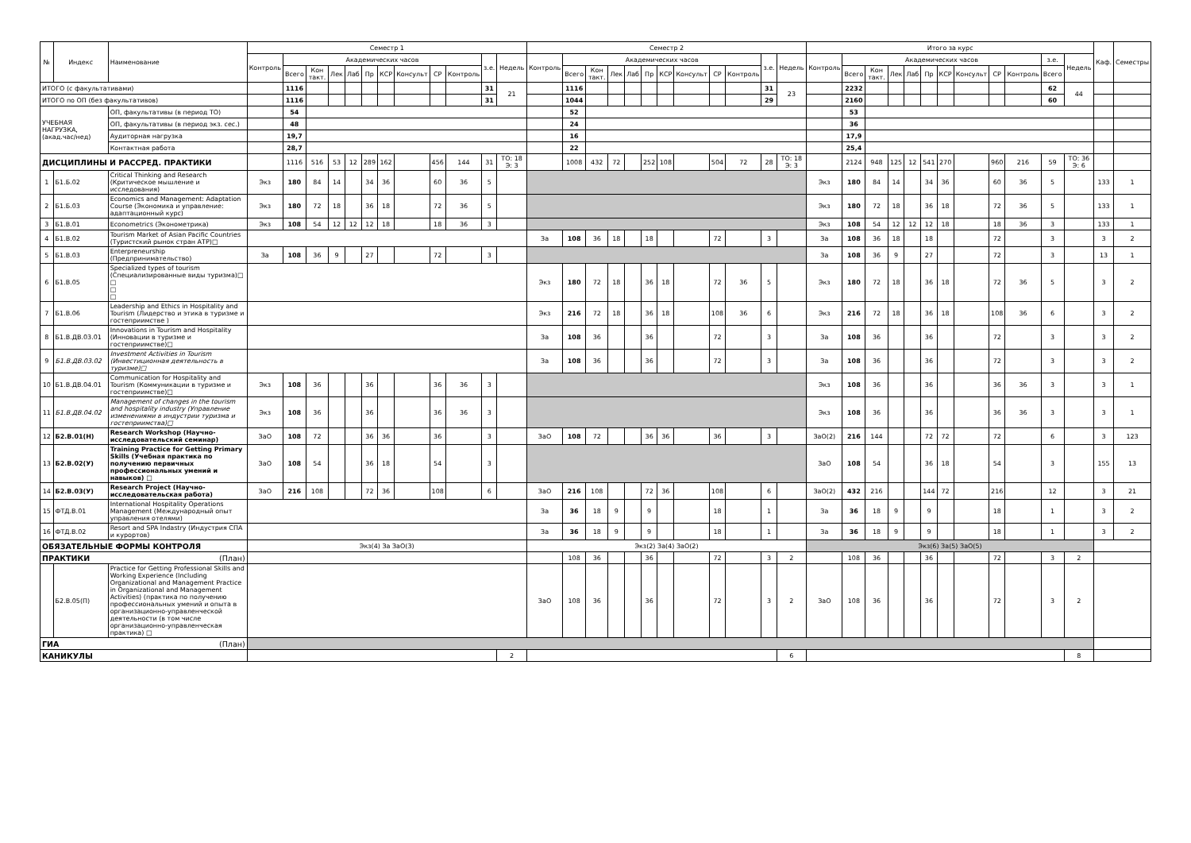| № | Индекс | Наименование | Семестр 1 | | | | | | | | | | | | Семестр 2 | | | | | | | | | | | | Итого за курс | | | | | | | | | | | | Каф. | Семестры |
| --- | --- | --- | --- | --- | --- | --- | --- | --- | --- | --- | --- | --- | --- | --- | --- | --- | --- | --- | --- | --- | --- | --- | --- | --- | --- | --- | --- | --- | --- | --- | --- | --- | --- | --- | --- | --- | --- | --- | --- | --- |
| | | | Контроль | Академических часов | | | | | | | | | з.е. | Недель | Контроль | Академических часов | | | | | | | | | з.е. | Недель | Контроль | Академических часов | | | | | | | | | з.е. | Недель | | |
| | | | | Всего | Кон такт. | Лек | Лаб | Пр | КСР | Консульт | СР | Контроль | | | | Всего | Кон такт. | Лек | Лаб | Пр | КСР | Консульт | СР | Контроль | | | | Всего | Кон такт. | Лек | Лаб | Пр | КСР | Консульт | СР | Контроль | Всего | | | |
| ИТОГО (с факультативами) | | | | 1116 | | | | | | | | | 31 | 21 | | 1116 | | | | | | | | | 31 | 23 | | 2232 | | | | | | | | | 62 | 44 | | |
| ИТОГО по ОП (без факультативов) | | | | 1116 | | | | | | | | | 31 | | | 1044 | | | | | | | | | 29 | | | 2160 | | | | | | | | | 60 | | | |
| УЧЕБНАЯ НАГРУЗКА, (акад.час/нед) | | ОП, факультативы (в период ТО) | | 54 | | | | | | | | | | | | 52 | | | | | | | | | | | | 53 | | | | | | | | | | | | |
| | | ОП, факультативы (в период экз. сес.) | | 48 | | | | | | | | | | | | 24 | | | | | | | | | | | | 36 | | | | | | | | | | | | |
| | | Аудиторная нагрузка | | 19,7 | | | | | | | | | | | | 16 | | | | | | | | | | | | 17,9 | | | | | | | | | | | | |
| | | Контактная работа | | 28,7 | | | | | | | | | | | | 22 | | | | | | | | | | | | 25,4 | | | | | | | | | | | | |
| ДИСЦИПЛИНЫ И РАССРЕД. ПРАКТИКИ | | | | 1116 | 516 | 53 | 12 | 289 | 162 | | 456 | 144 | 31 | ТО: 18 Э: 3 | | 1008 | 432 | 72 | | 252 | 108 | | 504 | 72 | 28 | ТО: 18 Э: 3 | | 2124 | 948 | 125 | 12 | 541 | 270 | | 960 | 216 | 59 | ТО: 36 Э: 6 | | |
| 1 | Б1.Б.02 | Critical Thinking and Research (Критическое мышление и исследования) | Экз | 180 | 84 | 14 | | 34 | 36 | | 60 | 36 | 5 | | | | | | | | | | | | | | Экз | 180 | 84 | 14 | | 34 | 36 | | 60 | 36 | 5 | | 133 | 1 |
| 2 | Б1.Б.03 | Economics and Management: Adaptation Course (Экономика и управление: адаптационный курс) | Экз | 180 | 72 | 18 | | 36 | 18 | | 72 | 36 | 5 | | | | | | | | | | | | | | Экз | 180 | 72 | 18 | | 36 | 18 | | 72 | 36 | 5 | | 133 | 1 |
| 3 | Б1.В.01 | Econometrics (Эконометрика) | Экз | 108 | 54 | 12 | 12 | 12 | 18 | | 18 | 36 | 3 | | | | | | | | | | | | | | Экз | 108 | 54 | 12 | 12 | 12 | 18 | | 18 | 36 | 3 | | 133 | 1 |
| 4 | Б1.В.02 | Tourism Market of Asian Pacific Countries (Туристский рынок стран АТР)□ | | | | | | | | | | | | | За | 108 | 36 | 18 | | 18 | | | 72 | | 3 | | За | 108 | 36 | 18 | | 18 | | | 72 | | 3 | | 3 | 2 |
| 5 | Б1.В.03 | Enterpreneurship (Предпринимательство) | За | 108 | 36 | 9 | | 27 | | | 72 | | 3 | | | | | | | | | | | | | | За | 108 | 36 | 9 | | 27 | | | 72 | | 3 | | 13 | 1 |
| 6 | Б1.В.05 | Specialized types of tourism (Специализированные виды туризма)□ □ □ □ | | | | | | | | | | | | | Экз | 180 | 72 | 18 | | 36 | 18 | | 72 | 36 | 5 | | Экз | 180 | 72 | 18 | | 36 | 18 | | 72 | 36 | 5 | | 3 | 2 |
| 7 | Б1.В.06 | Leadership and Ethics in Hospitality and Tourism (Лидерство и этика в туризме и гостеприимстве ) | | | | | | | | | | | | | Экз | 216 | 72 | 18 | | 36 | 18 | | 108 | 36 | 6 | | Экз | 216 | 72 | 18 | | 36 | 18 | | 108 | 36 | 6 | | 3 | 2 |
| 8 | Б1.В.ДВ.03.01 | Innovations in Tourism and Hospitality (Инновации в туризме и гостеприимстве)□ | | | | | | | | | | | | | За | 108 | 36 | | | 36 | | | 72 | | 3 | | За | 108 | 36 | | | 36 | | | 72 | | 3 | | 3 | 2 |
| 9 | Б1.В.ДВ.03.02 | Investment Activities in Tourism (Инвестиционная деятельность в туризме)□ | | | | | | | | | | | | | За | 108 | 36 | | | 36 | | | 72 | | 3 | | За | 108 | 36 | | | 36 | | | 72 | | 3 | | 3 | 2 |
| 10 | Б1.В.ДВ.04.01 | Communication for Hospitality and Tourism (Коммуникации в туризме и гостеприимстве)□ | Экз | 108 | 36 | | | 36 | | | 36 | 36 | 3 | | | | | | | | | | | | | | Экз | 108 | 36 | | | 36 | | | 36 | 36 | 3 | | 3 | 1 |
| 11 | Б1.В.ДВ.04.02 | Management of changes in the tourism and hospitality industry (Управление изменениями в индустрии туризма и гостеприимства)□ | Экз | 108 | 36 | | | 36 | | | 36 | 36 | 3 | | | | | | | | | | | | | | Экз | 108 | 36 | | | 36 | | | 36 | 36 | 3 | | 3 | 1 |
| 12 | Б2.В.01(Н) | Research Workshop (Научно-исследовательский семинар) | ЗаО | 108 | 72 | | | 36 | 36 | | 36 | | 3 | | ЗаО | 108 | 72 | | | 36 | 36 | | 36 | | 3 | | ЗаО(2) | 216 | 144 | | | 72 | 72 | | 72 | | 6 | | 3 | 123 |
| 13 | Б2.В.02(У) | Training Practice for Getting Primary Skills (Учебная практика по получению первичных профессиональных умений и навыков) □ | ЗаО | 108 | 54 | | | 36 | 18 | | 54 | | 3 | | | | | | | | | | | | | | ЗаО | 108 | 54 | | | 36 | 18 | | 54 | | 3 | | 155 | 13 |
| 14 | Б2.В.03(У) | Research Project (Научно-исследовательская работа) | ЗаО | 216 | 108 | | | 72 | 36 | | 108 | | 6 | | ЗаО | 216 | 108 | | | 72 | 36 | | 108 | | 6 | | ЗаО(2) | 432 | 216 | | | 144 | 72 | | 216 | | 12 | | 3 | 21 |
| 15 | ФТД.В.01 | International Hospitality Operations Management (Международный опыт управления отелями) | | | | | | | | | | | | | За | 36 | 18 | 9 | | 9 | | | 18 | | 1 | | За | 36 | 18 | 9 | | 9 | | | 18 | | 1 | | 3 | 2 |
| 16 | ФТД.В.02 | Resort and SPA Indastry (Индустрия СПА и курортов) | | | | | | | | | | | | | За | 36 | 18 | 9 | | 9 | | | 18 | | 1 | | За | 36 | 18 | 9 | | 9 | | | 18 | | 1 | | 3 | 2 |
| ОБЯЗАТЕЛЬНЫЕ ФОРМЫ КОНТРОЛЯ | | | Экз(4) За ЗаО(3) | | | | | | | | | | | | Экз(2) За(4) ЗаО(2) | | | | | | | | | | | | Экз(6) За(5) ЗаО(5) | | | | | | | | | | | | | |
| ПРАКТИКИ (План) | | | | | | | | | | | | | | | | 108 | 36 | | | 36 | | | 72 | | 3 | 2 | | 108 | 36 | | | 36 | | | 72 | | 3 | 2 | | |
| | Б2.В.05(П) | Practice for Getting Professional Skills and Working Experience (Including Organizational and Management Practice in Organizational and Management Activities) (практика по получению профессиональных умений и опыта в организационно-управленческой деятельности (в том числе организационно-управленческая практика) □ | | | | | | | | | | | | | ЗаО | 108 | 36 | | | 36 | | | 72 | | 3 | 2 | ЗаО | 108 | 36 | | | 36 | | | 72 | | 3 | 2 | | |
| ГИА (План) | | | | | | | | | | | | | | | | | | | | | | | | | | | | | | | | | | | | | | | | |
| КАНИКУЛЫ | | | | | | | | | | | | | | 2 | | | | | | | | | | | | 6 | | | | | | | | | | | | 8 | | |